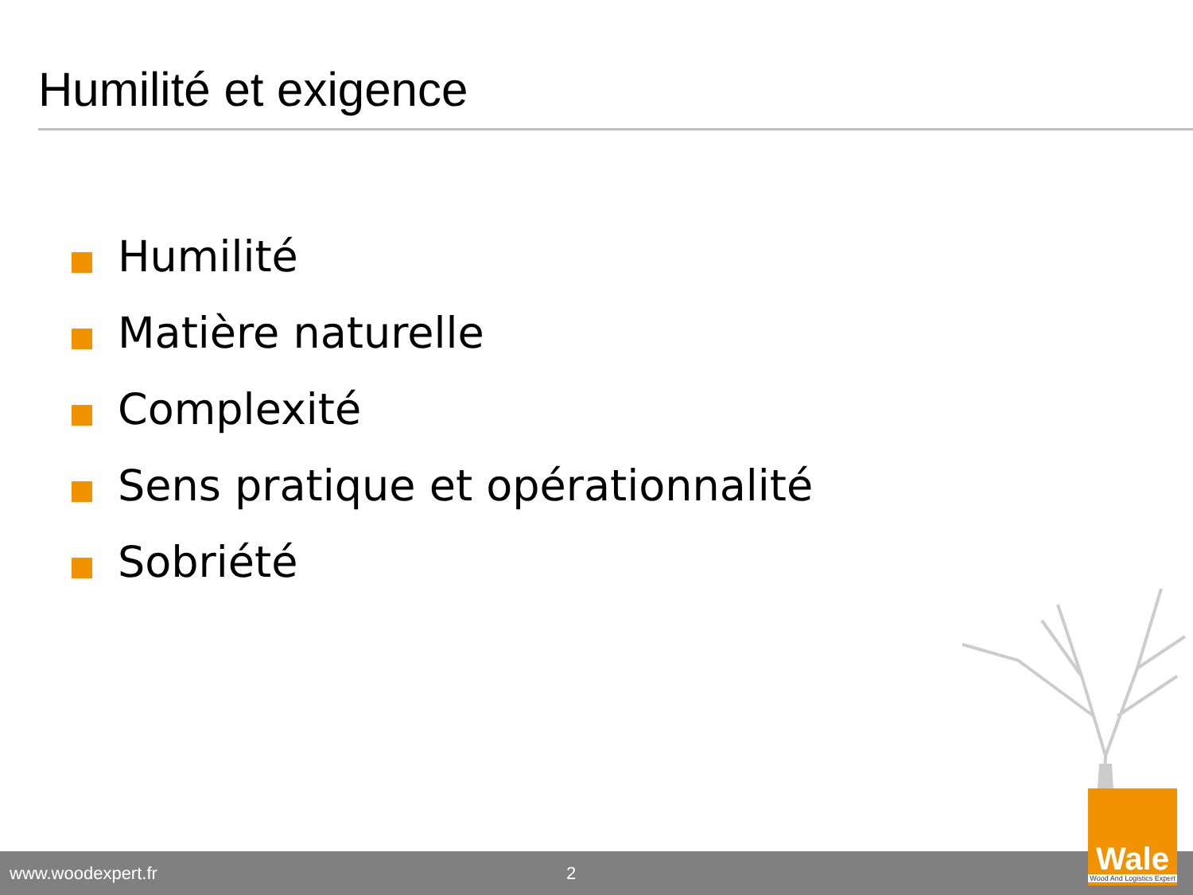Humilité et exigence
Humilité
Matière naturelle
Complexité
Sens pratique et opérationnalité
Sobriété
www.woodexpert.fr 2
Wale
Wood And Logistics Expert